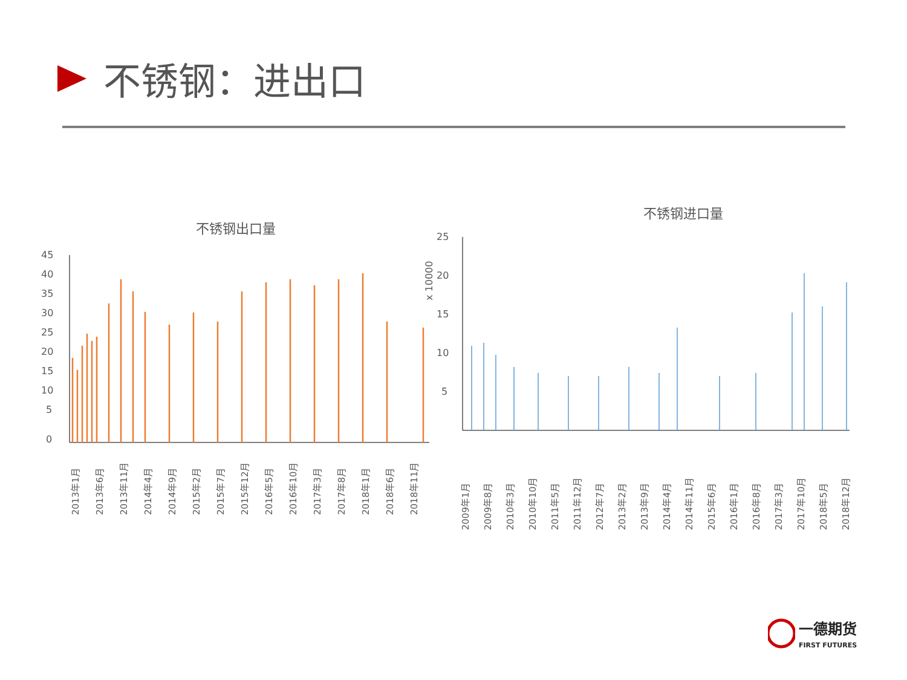不锈钢：进出口
不锈钢出口量
45
40
35
30
25
20
15
10
5
0
2013年1月
2013年6月
2013年11月
2014年4月
2014年9月
2015年2月
2015年7月
2015年12月
2016年5月
2016年10月
2017年3月
2017年8月
2018年1月
2018年6月
2018年11月
不锈钢进口量
x 10000
25
20
15
10
5
2009年1月
2009年8月
2010年3月
2010年10月
2011年5月
2011年12月
2012年7月
2013年2月
2013年9月
2014年4月
2014年11月
2015年6月
2016年1月
2016年8月
2017年3月
2017年10月
2018年5月
2018年12月
一德期货
FIRST FUTURES